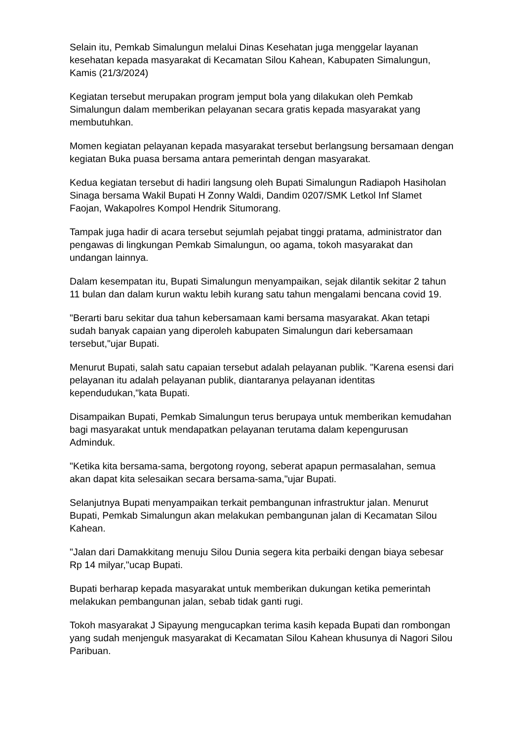Selain itu, Pemkab Simalungun melalui Dinas Kesehatan juga menggelar layanan kesehatan kepada masyarakat di Kecamatan Silou Kahean, Kabupaten Simalungun, Kamis (21/3/2024)
Kegiatan tersebut merupakan program jemput bola yang dilakukan oleh Pemkab Simalungun dalam memberikan pelayanan secara gratis kepada masyarakat yang membutuhkan.
Momen kegiatan pelayanan kepada masyarakat tersebut berlangsung bersamaan dengan kegiatan Buka puasa bersama antara pemerintah dengan masyarakat.
Kedua kegiatan tersebut di hadiri langsung oleh Bupati Simalungun Radiapoh Hasiholan Sinaga bersama Wakil Bupati H Zonny Waldi, Dandim 0207/SMK Letkol Inf Slamet Faojan, Wakapolres Kompol Hendrik Situmorang.
Tampak juga hadir di acara tersebut sejumlah pejabat tinggi pratama, administrator dan pengawas di lingkungan Pemkab Simalungun, oo agama, tokoh masyarakat dan undangan lainnya.
Dalam kesempatan itu, Bupati Simalungun menyampaikan, sejak dilantik sekitar 2 tahun 11 bulan dan dalam kurun waktu lebih kurang satu tahun mengalami bencana covid 19.
"Berarti baru sekitar dua tahun kebersamaan kami bersama masyarakat. Akan tetapi sudah banyak capaian yang diperoleh kabupaten Simalungun dari kebersamaan tersebut,"ujar Bupati.
Menurut Bupati, salah satu capaian tersebut adalah pelayanan publik. "Karena esensi dari pelayanan itu adalah pelayanan publik, diantaranya pelayanan identitas kependudukan,"kata Bupati.
Disampaikan Bupati, Pemkab Simalungun terus berupaya untuk memberikan kemudahan bagi masyarakat untuk mendapatkan pelayanan terutama dalam kepengurusan Adminduk.
"Ketika kita bersama-sama, bergotong royong, seberat apapun permasalahan, semua akan dapat kita selesaikan secara bersama-sama,"ujar Bupati.
Selanjutnya Bupati menyampaikan terkait pembangunan infrastruktur jalan. Menurut Bupati, Pemkab Simalungun akan melakukan pembangunan jalan di Kecamatan Silou Kahean.
"Jalan dari Damakkitang menuju Silou Dunia segera kita perbaiki dengan biaya sebesar Rp 14 milyar,"ucap Bupati.
Bupati berharap kepada masyarakat untuk memberikan dukungan ketika pemerintah melakukan pembangunan jalan, sebab tidak ganti rugi.
Tokoh masyarakat J Sipayung mengucapkan terima kasih kepada Bupati dan rombongan yang sudah menjenguk masyarakat di Kecamatan Silou Kahean khusunya di Nagori Silou Paribuan.